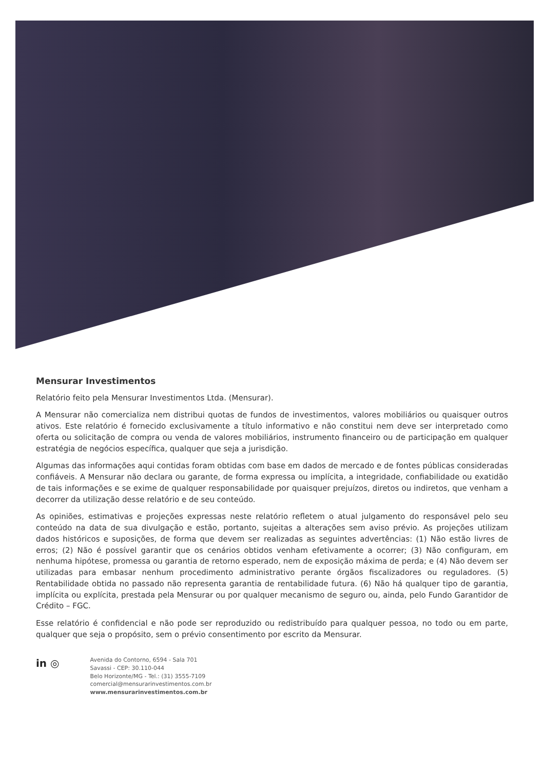Mensurar Investimentos
Relatório feito pela Mensurar Investimentos Ltda. (Mensurar).
A Mensurar não comercializa nem distribui quotas de fundos de investimentos, valores mobiliários ou quaisquer outros ativos. Este relatório é fornecido exclusivamente a título informativo e não constitui nem deve ser interpretado como oferta ou solicitação de compra ou venda de valores mobiliários, instrumento financeiro ou de participação em qualquer estratégia de negócios específica, qualquer que seja a jurisdição.
Algumas das informações aqui contidas foram obtidas com base em dados de mercado e de fontes públicas consideradas confiáveis. A Mensurar não declara ou garante, de forma expressa ou implícita, a integridade, confiabilidade ou exatidão de tais informações e se exime de qualquer responsabilidade por quaisquer prejuízos, diretos ou indiretos, que venham a decorrer da utilização desse relatório e de seu conteúdo.
As opiniões, estimativas e projeções expressas neste relatório refletem o atual julgamento do responsável pelo seu conteúdo na data de sua divulgação e estão, portanto, sujeitas a alterações sem aviso prévio. As projeções utilizam dados históricos e suposições, de forma que devem ser realizadas as seguintes advertências: (1) Não estão livres de erros; (2) Não é possível garantir que os cenários obtidos venham efetivamente a ocorrer; (3) Não configuram, em nenhuma hipótese, promessa ou garantia de retorno esperado, nem de exposição máxima de perda; e (4) Não devem ser utilizadas para embasar nenhum procedimento administrativo perante órgãos fiscalizadores ou reguladores. (5) Rentabilidade obtida no passado não representa garantia de rentabilidade futura. (6) Não há qualquer tipo de garantia, implícita ou explícita, prestada pela Mensurar ou por qualquer mecanismo de seguro ou, ainda, pelo Fundo Garantidor de Crédito – FGC.
Esse relatório é confidencial e não pode ser reproduzido ou redistribuído para qualquer pessoa, no todo ou em parte, qualquer que seja o propósito, sem o prévio consentimento por escrito da Mensurar.
in ◎
Avenida do Contorno, 6594 - Sala 701
Savassi - CEP: 30.110-044
Belo Horizonte/MG - Tel.: (31) 3555-7109
comercial@mensurarinvestimentos.com.br
www.mensurarinvestimentos.com.br